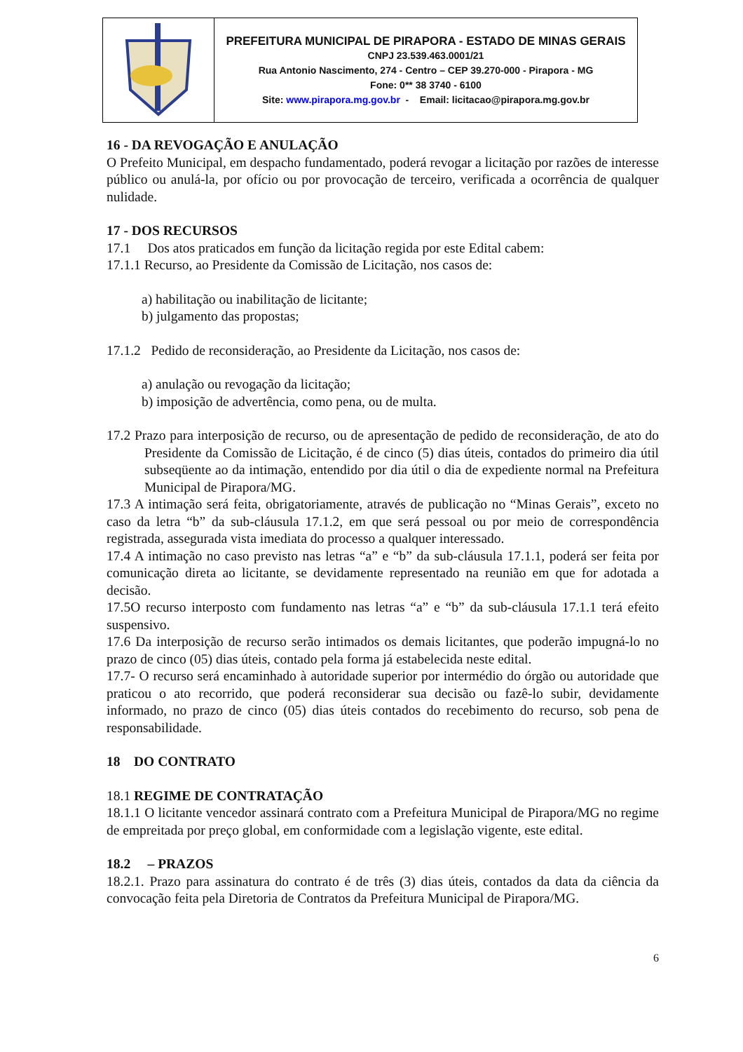| | PREFEITURA MUNICIPAL DE PIRAPORA - ESTADO DE MINAS GERAIS CNPJ 23.539.463.0001/21 Rua Antonio Nascimento, 274 - Centro – CEP 39.270-000 - Pirapora - MG Fone: 0** 38 3740 - 6100 Site: www.pirapora.mg.gov.br - Email: licitacao@pirapora.mg.gov.br |
16 - DA REVOGAÇÃO E ANULAÇÃO
O Prefeito Municipal, em despacho fundamentado, poderá revogar a licitação por razões de interesse público ou anulá-la, por ofício ou por provocação de terceiro, verificada a ocorrência de qualquer nulidade.
17 - DOS RECURSOS
17.1 Dos atos praticados em função da licitação regida por este Edital cabem:
17.1.1 Recurso, ao Presidente da Comissão de Licitação, nos casos de:
a) habilitação ou inabilitação de licitante;
b) julgamento das propostas;
17.1.2 Pedido de reconsideração, ao Presidente da Licitação, nos casos de:
a) anulação ou revogação da licitação;
b) imposição de advertência, como pena, ou de multa.
17.2 Prazo para interposição de recurso, ou de apresentação de pedido de reconsideração, de ato do Presidente da Comissão de Licitação, é de cinco (5) dias úteis, contados do primeiro dia útil subseqüente ao da intimação, entendido por dia útil o dia de expediente normal na Prefeitura Municipal de Pirapora/MG.
17.3 A intimação será feita, obrigatoriamente, através de publicação no “Minas Gerais”, exceto no caso da letra “b” da sub-cláusula 17.1.2, em que será pessoal ou por meio de correspondência registrada, assegurada vista imediata do processo a qualquer interessado.
17.4 A intimação no caso previsto nas letras “a” e “b” da sub-cláusula 17.1.1, poderá ser feita por comunicação direta ao licitante, se devidamente representado na reunião em que for adotada a decisão.
17.5O recurso interposto com fundamento nas letras “a” e “b” da sub-cláusula 17.1.1 terá efeito suspensivo.
17.6 Da interposição de recurso serão intimados os demais licitantes, que poderão impugná-lo no prazo de cinco (05) dias úteis, contado pela forma já estabelecida neste edital.
17.7- O recurso será encaminhado à autoridade superior por intermédio do órgão ou autoridade que praticou o ato recorrido, que poderá reconsiderar sua decisão ou fazê-lo subir, devidamente informado, no prazo de cinco (05) dias úteis contados do recebimento do recurso, sob pena de responsabilidade.
18 DO CONTRATO
18.1 REGIME DE CONTRATAÇÃO
18.1.1 O licitante vencedor assinará contrato com a Prefeitura Municipal de Pirapora/MG no regime de empreitada por preço global, em conformidade com a legislação vigente, este edital.
18.2 – PRAZOS
18.2.1. Prazo para assinatura do contrato é de três (3) dias úteis, contados da data da ciência da convocação feita pela Diretoria de Contratos da Prefeitura Municipal de Pirapora/MG.
6